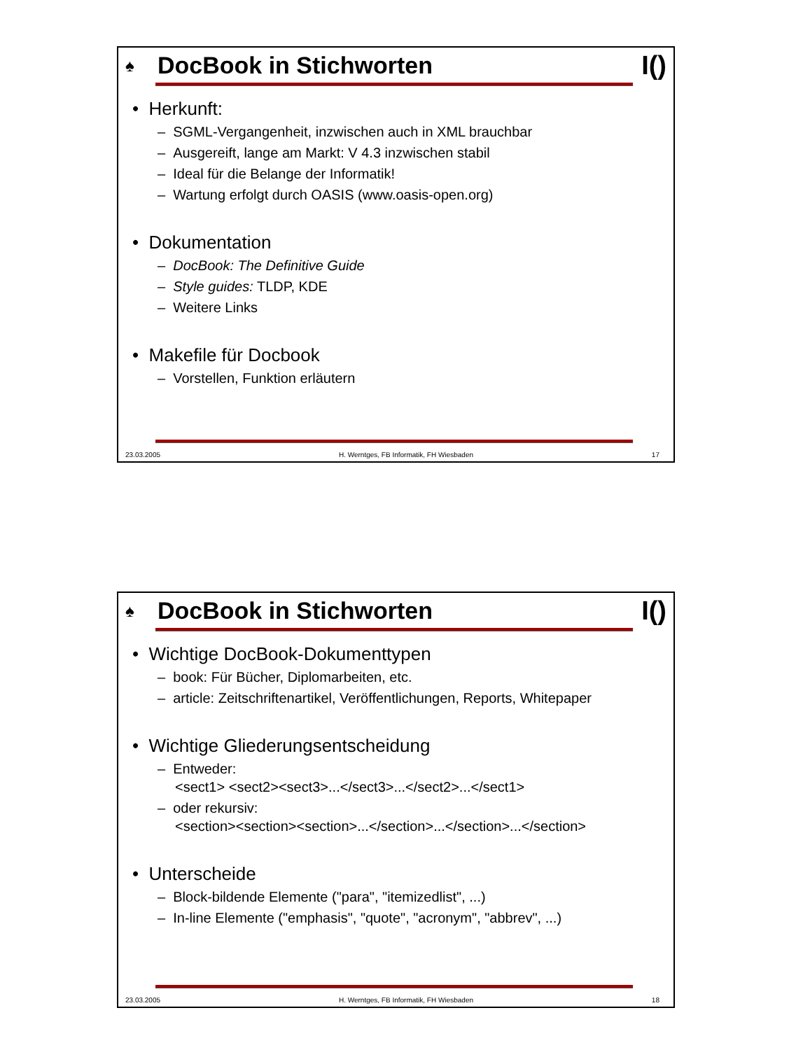♠ DocBook in Stichworten I()
• Herkunft:
– SGML-Vergangenheit, inzwischen auch in XML brauchbar
– Ausgereift, lange am Markt: V 4.3 inzwischen stabil
– Ideal für die Belange der Informatik!
– Wartung erfolgt durch OASIS (www.oasis-open.org)
• Dokumentation
– DocBook: The Definitive Guide
– Style guides: TLDP, KDE
– Weitere Links
• Makefile für Docbook
– Vorstellen, Funktion erläutern
23.03.2005 H. Werntges, FB Informatik, FH Wiesbaden 17
♠ DocBook in Stichworten I()
• Wichtige DocBook-Dokumenttypen
– book: Für Bücher, Diplomarbeiten, etc.
– article: Zeitschriftenartikel, Veröffentlichungen, Reports, Whitepaper
• Wichtige Gliederungsentscheidung
– Entweder:
<sect1> <sect2><sect3>...</sect3>...</sect2>...</sect1>
– oder rekursiv:
<section><section><section>...</section>...</section>...</section>
• Unterscheide
– Block-bildende Elemente ("para", "itemizedlist", ...)
– In-line Elemente ("emphasis", "quote", "acronym", "abbrev", ...)
23.03.2005 H. Werntges, FB Informatik, FH Wiesbaden 18